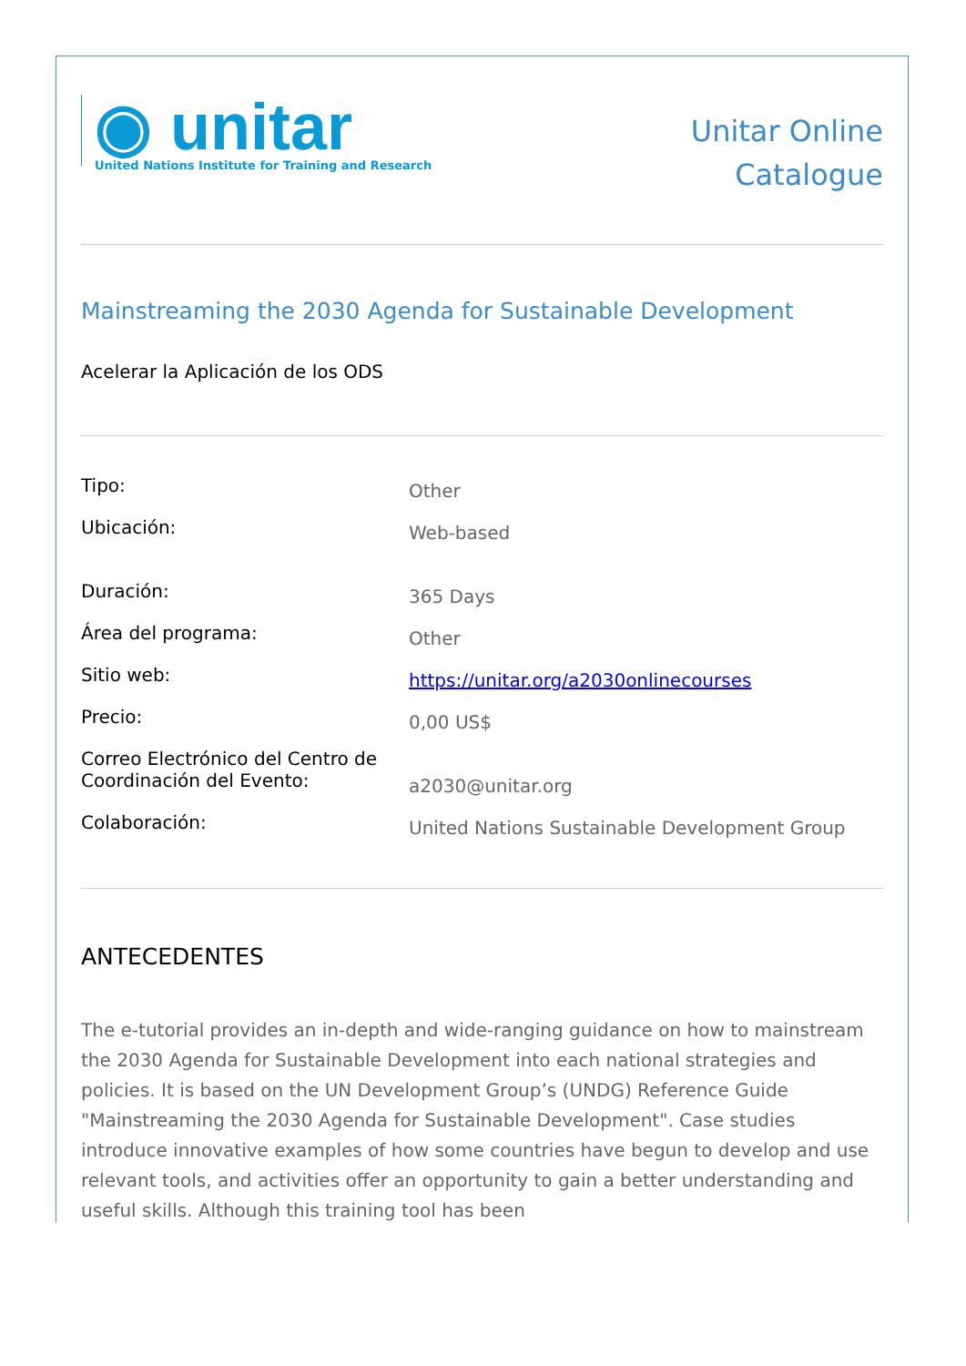◉ unitar
United Nations Institute for Training and Research
Unitar Online
Catalogue
Mainstreaming the 2030 Agenda for Sustainable Development
Acelerar la Aplicación de los ODS
| Tipo: | Other |
| Ubicación: | Web-based |
| Duración: | 365 Days |
| Área del programa: | Other |
| Sitio web: | https://unitar.org/a2030onlinecourses |
| Precio: | 0,00 US$ |
| Correo Electrónico del Centro de Coordinación del Evento: | a2030@unitar.org |
| Colaboración: | United Nations Sustainable Development Group |
ANTECEDENTES
The e-tutorial provides an in-depth and wide-ranging guidance on how to mainstream the 2030 Agenda for Sustainable Development into each national strategies and policies. It is based on the UN Development Group’s (UNDG) Reference Guide "Mainstreaming the 2030 Agenda for Sustainable Development". Case studies introduce innovative examples of how some countries have begun to develop and use relevant tools, and activities offer an opportunity to gain a better understanding and useful skills. Although this training tool has been